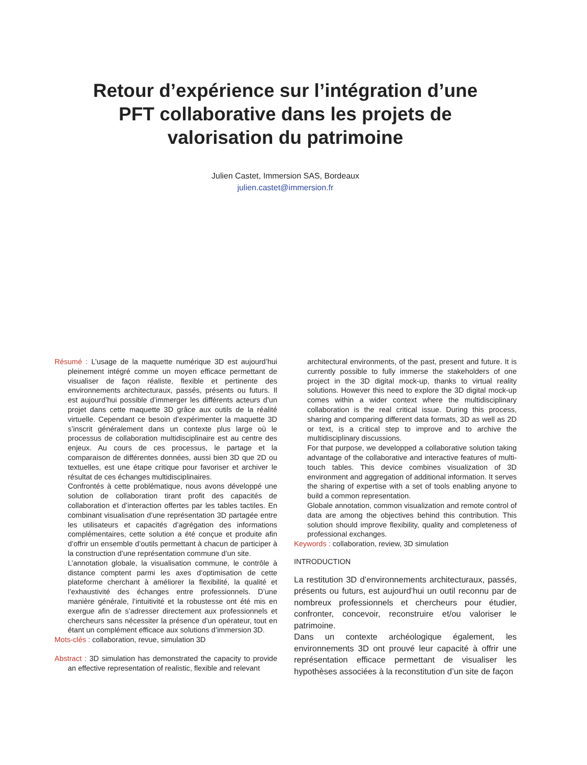Retour d’expérience sur l’intégration d’une PFT collaborative dans les projets de valorisation du patrimoine
Julien Castet, Immersion SAS, Bordeaux
julien.castet@immersion.fr
Résumé : L’usage de la maquette numérique 3D est aujourd’hui pleinement intégré comme un moyen efficace permettant de visualiser de façon réaliste, flexible et pertinente des environnements architecturaux, passés, présents ou futurs. Il est aujourd’hui possible d’immerger les différents acteurs d’un projet dans cette maquette 3D grâce aux outils de la réalité virtuelle. Cependant ce besoin d’expérimenter la maquette 3D s’inscrit généralement dans un contexte plus large où le processus de collaboration multidisciplinaire est au centre des enjeux. Au cours de ces processus, le partage et la comparaison de différentes données, aussi bien 3D que 2D ou textuelles, est une étape critique pour favoriser et archiver le résultat de ces échanges multidisciplinaires.
Confrontés à cette problématique, nous avons développé une solution de collaboration tirant profit des capacités de collaboration et d’interaction offertes par les tables tactiles. En combinant visualisation d’une représentation 3D partagée entre les utilisateurs et capacités d’agrégation des informations complémentaires, cette solution a été conçue et produite afin d’offrir un ensemble d’outils permettant à chacun de participer à la construction d’une représentation commune d’un site.
L’annotation globale, la visualisation commune, le contrôle à distance comptent parmi les axes d’optimisation de cette plateforme cherchant à améliorer la flexibilité, la qualité et l’exhaustivité des échanges entre professionnels. D’une manière générale, l’intuitivité et la robustesse ont été mis en exergue afin de s’adresser directement aux professionnels et chercheurs sans nécessiter la présence d’un opérateur, tout en étant un complément efficace aux solutions d’immersion 3D.
Mots-clés : collaboration, revue, simulation 3D
Abstract : 3D simulation has demonstrated the capacity to provide an effective representation of realistic, flexible and relevant
architectural environments, of the past, present and future. It is currently possible to fully immerse the stakeholders of one project in the 3D digital mock-up, thanks to virtual reality solutions. However this need to explore the 3D digital mock-up comes within a wider context where the multidisciplinary collaboration is the real critical issue. During this process, sharing and comparing different data formats, 3D as well as 2D or text, is a critical step to improve and to archive the multidisciplinary discussions.
For that purpose, we developped a collaborative solution taking advantage of the collaborative and interactive features of multi-touch tables. This device combines visualization of 3D environment and aggregation of additional information. It serves the sharing of expertise with a set of tools enabling anyone to build a common representation.
Globale annotation, common visualization and remote control of data are among the objectives behind this contribution. This solution should improve flexibility, quality and completeness of professional exchanges.
Keywords : collaboration, review, 3D simulation
INTRODUCTION
La restitution 3D d’environnements architecturaux, passés, présents ou futurs, est aujourd’hui un outil reconnu par de nombreux professionnels et chercheurs pour étudier, confronter, concevoir, reconstruire et/ou valoriser le patrimoine.
Dans un contexte archéologique également, les environnements 3D ont prouvé leur capacité à offrir une représentation efficace permettant de visualiser les hypothèses associées à la reconstitution d’un site de façon